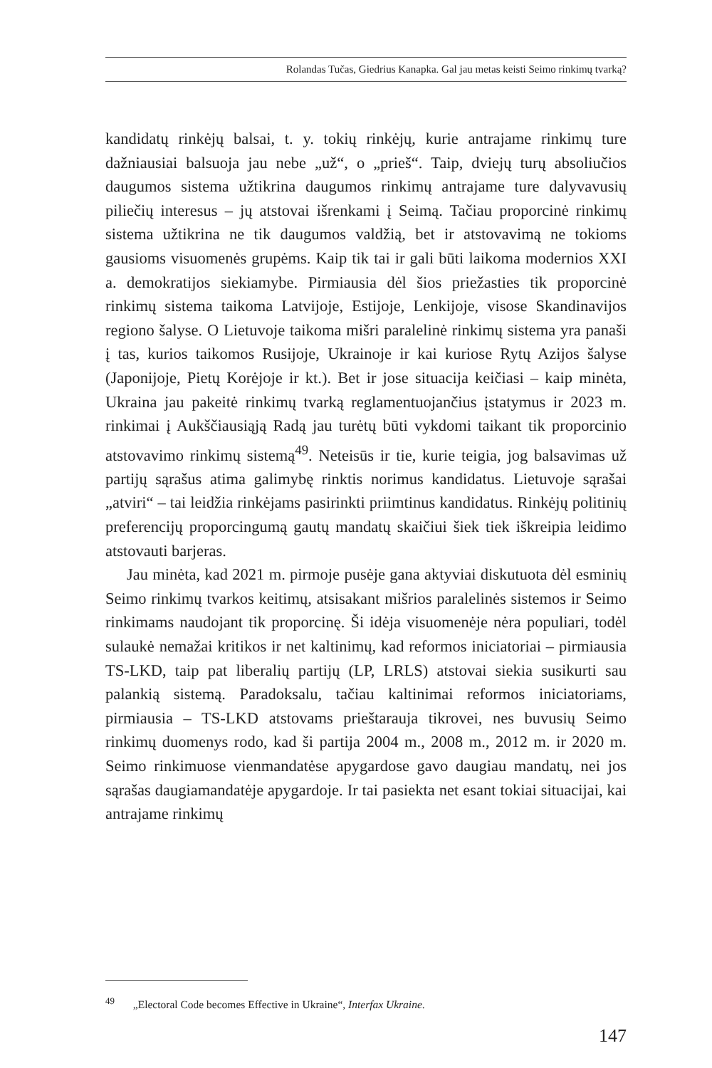Rolandas Tučas, Giedrius Kanapka. Gal jau metas keisti Seimo rinkimų tvarką?
kandidatų rinkėjų balsai, t. y. tokių rinkėjų, kurie antrajame rinkimų ture dažniausiai balsuoja jau nebe „už“, o „prieš“. Taip, dviejų turų absoliučios daugumos sistema užtikrina daugumos rinkimų antrajame ture dalyvavusių piliečių interesus – jų atstovai išrenkami į Seimą. Tačiau proporcinė rinkimų sistema užtikrina ne tik daugumos valdžią, bet ir atstovavimą ne tokioms gausioms visuomenės grupėms. Kaip tik tai ir gali būti laikoma modernios XXI a. demokratijos siekiamybe. Pirmiausia dėl šios priežasties tik proporcinė rinkimų sistema taikoma Latvijoje, Estijoje, Lenkijoje, visose Skandinavijos regiono šalyse. O Lietuvoje taikoma mišri paralelinė rinkimų sistema yra panaši į tas, kurios taikomos Rusijoje, Ukrainoje ir kai kuriose Rytų Azijos šalyse (Japonijoje, Pietų Korėjoje ir kt.). Bet ir jose situacija keičiasi – kaip minėta, Ukraina jau pakeitė rinkimų tvarką reglamentuojančius įstatymus ir 2023 m. rinkimai į Aukščiausiąją Radą jau turėtų būti vykdomi taikant tik proporcinio atstovavimo rinkimų sistemą<sup>49</sup>. Neteisūs ir tie, kurie teigia, jog balsavimas už partijų sąrašus atima galimybę rinktis norimus kandidatus. Lietuvoje sąrašai „atviri“ – tai leidžia rinkėjams pasirinkti priimtinus kandidatus. Rinkėjų politinių preferencijų proporcingumą gautų mandatų skaičiui šiek tiek iškreipia leidimo atstovauti barjeras.
Jau minėta, kad 2021 m. pirmoje pusėje gana aktyviai diskutuota dėl esminių Seimo rinkimų tvarkos keitimų, atsisakant mišrios paralelinės sistemos ir Seimo rinkimams naudojant tik proporcinę. Ši idėja visuomenėje nėra populiari, todėl sulaukė nemažai kritikos ir net kaltinimų, kad reformos iniciatoriai – pirmiausia TS-LKD, taip pat liberalių partijų (LP, LRLS) atstovai siekia susikurti sau palankią sistemą. Paradoksalu, tačiau kaltinimai reformos iniciatoriams, pirmiausia – TS-LKD atstovams prieštarauja tikrovei, nes buvusių Seimo rinkimų duomenys rodo, kad ši partija 2004 m., 2008 m., 2012 m. ir 2020 m. Seimo rinkimuose vienmandatėse apygardose gavo daugiau mandatų, nei jos sąrašas daugiamandatėje apygardoje. Ir tai pasiekta net esant tokiai situacijai, kai antrajame rinkimų
<sup>49</sup> „Electoral Code becomes Effective in Ukraine“, Interfax Ukraine.
147